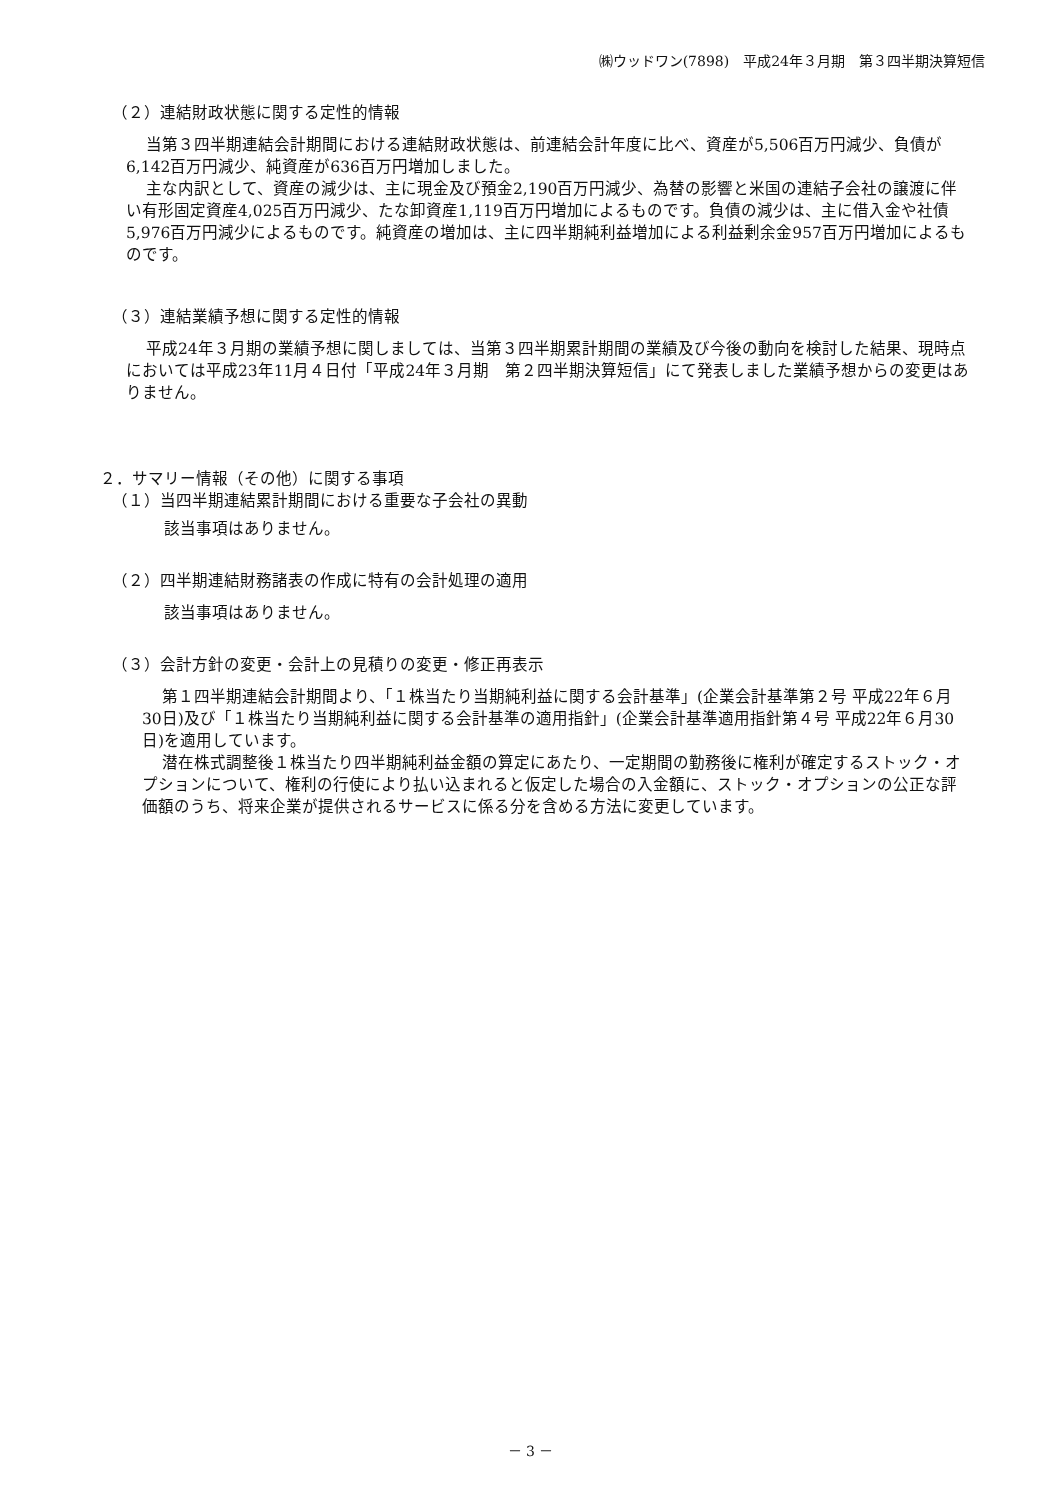㈱ウッドワン(7898)　平成24年３月期　第３四半期決算短信
（２）連結財政状態に関する定性的情報
当第３四半期連結会計期間における連結財政状態は、前連結会計年度に比べ、資産が5,506百万円減少、負債が6,142百万円減少、純資産が636百万円増加しました。
主な内訳として、資産の減少は、主に現金及び預金2,190百万円減少、為替の影響と米国の連結子会社の譲渡に伴い有形固定資産4,025百万円減少、たな卸資産1,119百万円増加によるものです。負債の減少は、主に借入金や社債5,976百万円減少によるものです。純資産の増加は、主に四半期純利益増加による利益剰余金957百万円増加によるものです。
（３）連結業績予想に関する定性的情報
平成24年３月期の業績予想に関しましては、当第３四半期累計期間の業績及び今後の動向を検討した結果、現時点においては平成23年11月４日付「平成24年３月期　第２四半期決算短信」にて発表しました業績予想からの変更はありません。
２．サマリー情報（その他）に関する事項
（１）当四半期連結累計期間における重要な子会社の異動
該当事項はありません。
（２）四半期連結財務諸表の作成に特有の会計処理の適用
該当事項はありません。
（３）会計方針の変更・会計上の見積りの変更・修正再表示
第１四半期連結会計期間より、「１株当たり当期純利益に関する会計基準」(企業会計基準第２号 平成22年６月30日)及び「１株当たり当期純利益に関する会計基準の適用指針」(企業会計基準適用指針第４号 平成22年６月30日)を適用しています。
潜在株式調整後１株当たり四半期純利益金額の算定にあたり、一定期間の勤務後に権利が確定するストック・オプションについて、権利の行使により払い込まれると仮定した場合の入金額に、ストック・オプションの公正な評価額のうち、将来企業が提供されるサービスに係る分を含める方法に変更しています。
－ 3 －